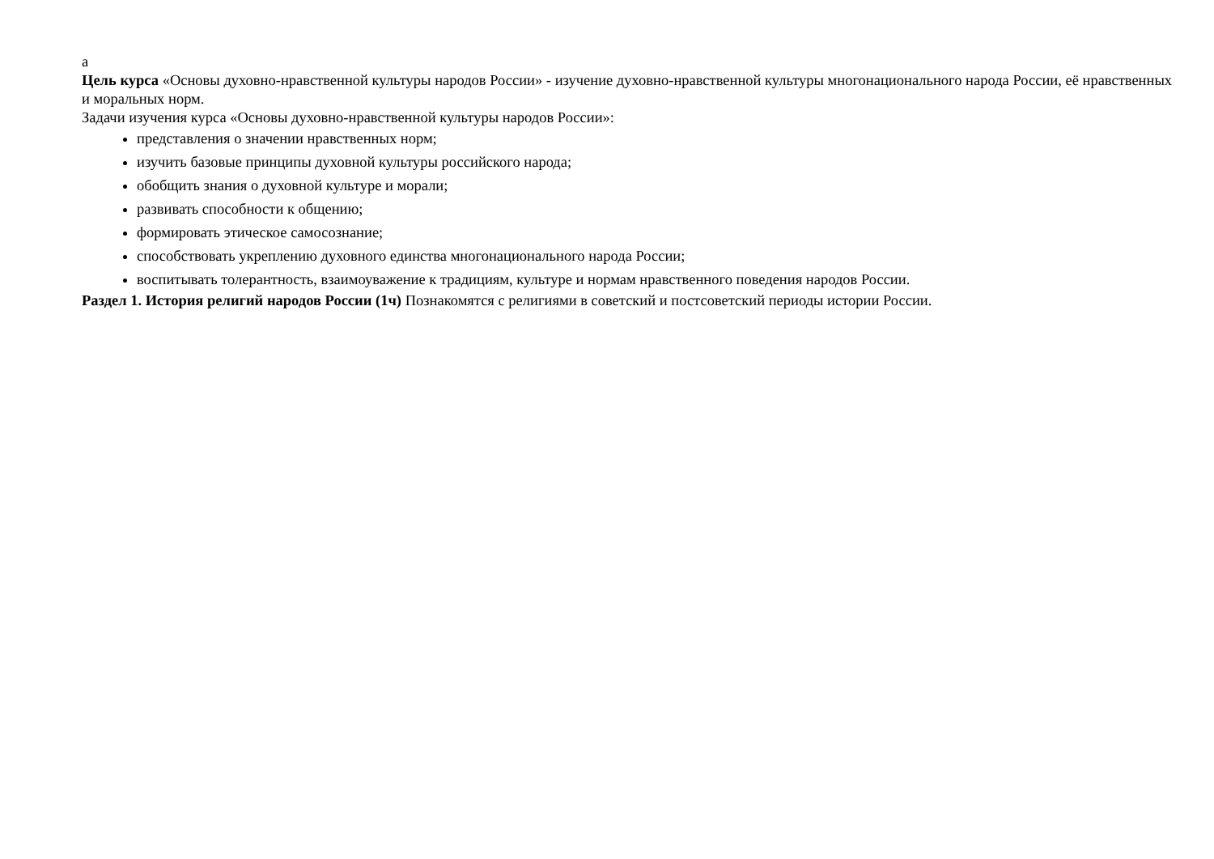а
Цель курса «Основы духовно-нравственной культуры народов России» - изучение духовно-нравственной культуры многонационального народа России, её нравственных и моральных норм.
Задачи изучения курса «Основы духовно-нравственной культуры народов России»:
представления о значении нравственных норм;
изучить базовые принципы духовной культуры российского народа;
обобщить знания о духовной культуре и морали;
развивать способности к общению;
формировать этическое самосознание;
способствовать укреплению духовного единства многонационального народа России;
воспитывать толерантность, взаимоуважение к традициям, культуре и нормам нравственного поведения народов России.
Раздел 1. История религий народов России (1ч) Познакомятся с религиями в советский и постсоветский периоды истории России.